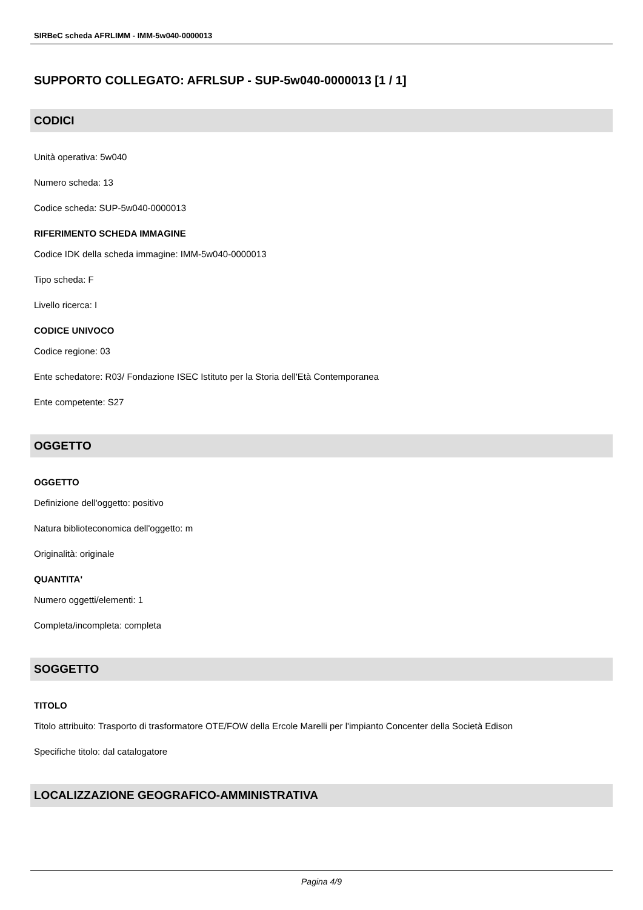SIRBeC scheda AFRLIMM - IMM-5w040-0000013
SUPPORTO COLLEGATO: AFRLSUP - SUP-5w040-0000013 [1 / 1]
CODICI
Unità operativa: 5w040
Numero scheda: 13
Codice scheda: SUP-5w040-0000013
RIFERIMENTO SCHEDA IMMAGINE
Codice IDK della scheda immagine: IMM-5w040-0000013
Tipo scheda: F
Livello ricerca: I
CODICE UNIVOCO
Codice regione: 03
Ente schedatore: R03/ Fondazione ISEC Istituto per la Storia dell'Età Contemporanea
Ente competente: S27
OGGETTO
OGGETTO
Definizione dell'oggetto: positivo
Natura biblioteconomica dell'oggetto: m
Originalità: originale
QUANTITA'
Numero oggetti/elementi: 1
Completa/incompleta: completa
SOGGETTO
TITOLO
Titolo attribuito: Trasporto di trasformatore OTE/FOW della Ercole Marelli per l'impianto Concenter della Società Edison
Specifiche titolo: dal catalogatore
LOCALIZZAZIONE GEOGRAFICO-AMMINISTRATIVA
Pagina 4/9